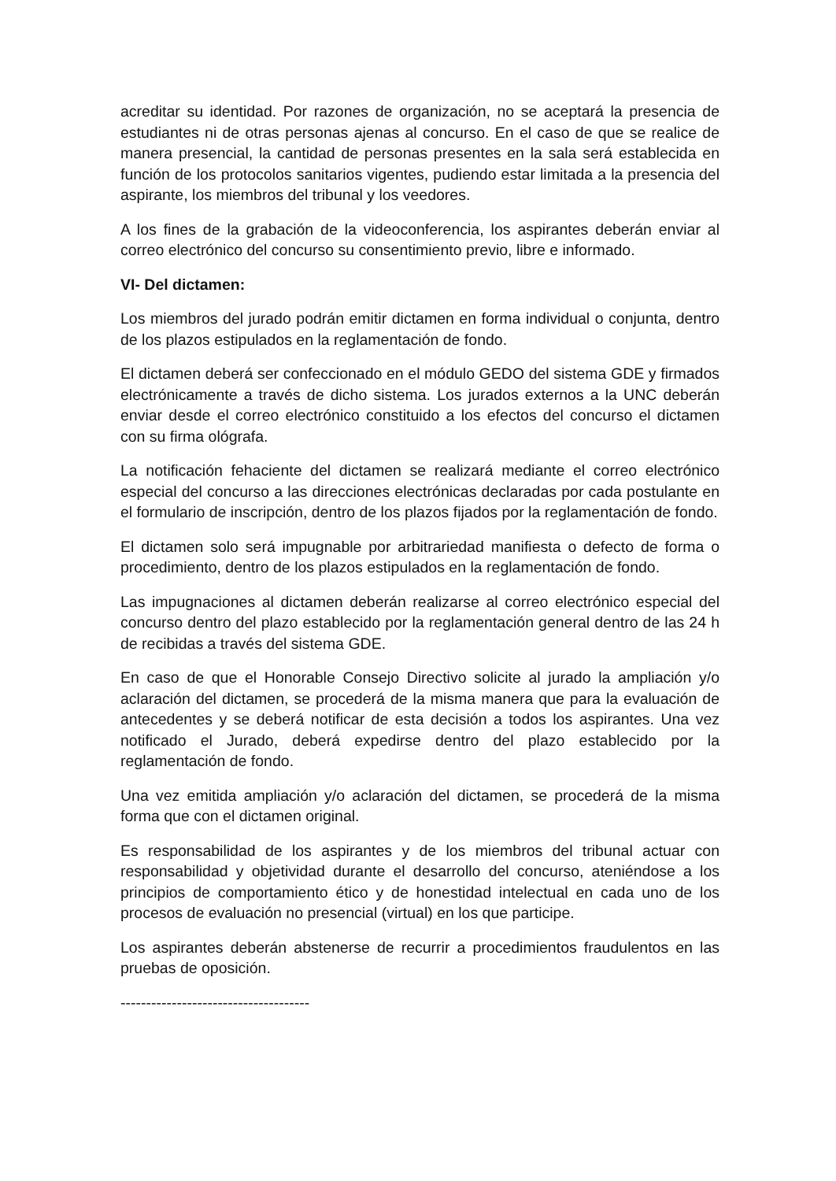acreditar su identidad. Por razones de organización, no se aceptará la presencia de estudiantes ni de otras personas ajenas al concurso. En el caso de que se realice de manera presencial, la cantidad de personas presentes en la sala será establecida en función de los protocolos sanitarios vigentes, pudiendo estar limitada a la presencia del aspirante, los miembros del tribunal y los veedores.
A los fines de la grabación de la videoconferencia, los aspirantes deberán enviar al correo electrónico del concurso su consentimiento previo, libre e informado.
VI- Del dictamen:
Los miembros del jurado podrán emitir dictamen en forma individual o conjunta, dentro de los plazos estipulados en la reglamentación de fondo.
El dictamen deberá ser confeccionado en el módulo GEDO del sistema GDE y firmados electrónicamente a través de dicho sistema. Los jurados externos a la UNC deberán enviar desde el correo electrónico constituido a los efectos del concurso el dictamen con su firma ológrafa.
La notificación fehaciente del dictamen se realizará mediante el correo electrónico especial del concurso a las direcciones electrónicas declaradas por cada postulante en el formulario de inscripción, dentro de los plazos fijados por la reglamentación de fondo.
El dictamen solo será impugnable por arbitrariedad manifiesta o defecto de forma o procedimiento, dentro de los plazos estipulados en la reglamentación de fondo.
Las impugnaciones al dictamen deberán realizarse al correo electrónico especial del concurso dentro del plazo establecido por la reglamentación general dentro de las 24 h de recibidas a través del sistema GDE.
En caso de que el Honorable Consejo Directivo solicite al jurado la ampliación y/o aclaración del dictamen, se procederá de la misma manera que para la evaluación de antecedentes y se deberá notificar de esta decisión a todos los aspirantes. Una vez notificado el Jurado, deberá expedirse dentro del plazo establecido por la reglamentación de fondo.
Una vez emitida ampliación y/o aclaración del dictamen, se procederá de la misma forma que con el dictamen original.
Es responsabilidad de los aspirantes y de los miembros del tribunal actuar con responsabilidad y objetividad durante el desarrollo del concurso, ateniéndose a los principios de comportamiento ético y de honestidad intelectual en cada uno de los procesos de evaluación no presencial (virtual) en los que participe.
Los aspirantes deberán abstenerse de recurrir a procedimientos fraudulentos en las pruebas de oposición.
-------------------------------------